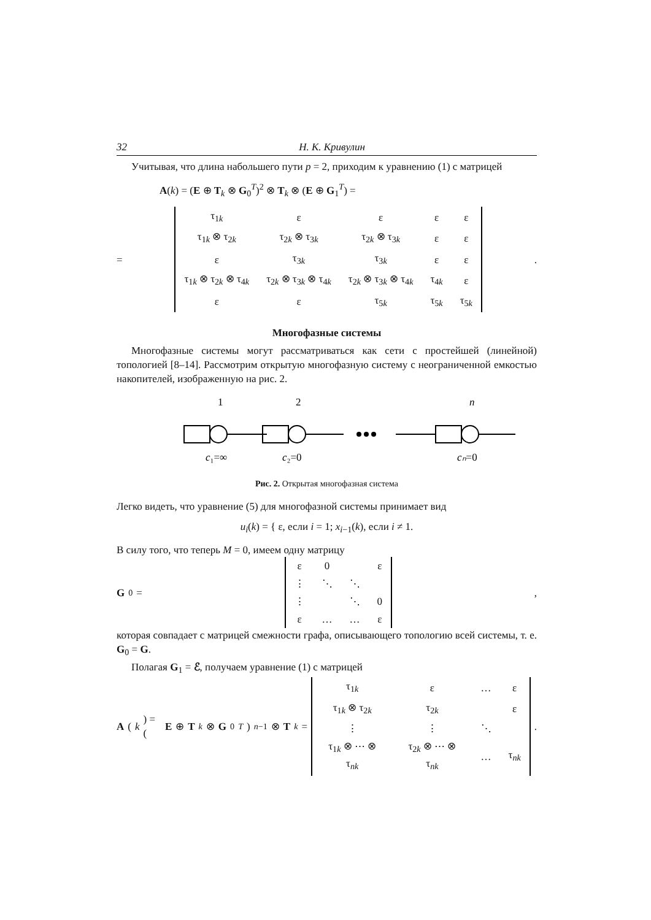32 Н. К. Кривулин
Учитывая, что длина набольшего пути p = 2, приходим к уравнению (1) с матрицей
A(k) = (E ⊕ T<sub>k</sub> ⊗ G<sub>0</sub><sup>T</sup>)<sup>2</sup> ⊗ T<sub>k</sub> ⊗ (E ⊕ G<sub>1</sub><sup>T</sup>) =
=
| τ<sub>1k</sub> | ε | ε | ε | ε |
| τ<sub>1k</sub> ⊗ τ<sub>2k</sub> | τ<sub>2k</sub> ⊗ τ<sub>3k</sub> | τ<sub>2k</sub> ⊗ τ<sub>3k</sub> | ε | ε |
| ε | τ<sub>3k</sub> | τ<sub>3k</sub> | ε | ε |
| τ<sub>1k</sub> ⊗ τ<sub>2k</sub> ⊗ τ<sub>4k</sub> | τ<sub>2k</sub> ⊗ τ<sub>3k</sub> ⊗ τ<sub>4k</sub> | τ<sub>2k</sub> ⊗ τ<sub>3k</sub> ⊗ τ<sub>4k</sub> | τ<sub>4k</sub> | ε |
| ε | ε | τ<sub>5k</sub> | τ<sub>5k</sub> | τ<sub>5k</sub> |
.
Многофазные системы
Многофазные системы могут рассматриваться как сети с простейшей (линейной) топологией [8–14]. Рассмотрим открытую многофазную систему с неограниченной емкостью накопителей, изображенную на рис. 2.
1
2
n
c₁=∞
c₂=0
cₙ=0
Рис. 2. Открытая многофазная система
Легко видеть, что уравнение (5) для многофазной системы принимает вид
u<sub>i</sub>(k) = { ε, если i = 1; x<sub>i−1</sub>(k), если i ≠ 1.
В силу того, что теперь M = 0, имеем одну матрицу
G<sub>0</sub> =
| ε | 0 | | ε |
| ⋮ | ⋱ | ⋱ | |
| ⋮ | | ⋱ | 0 |
| ε | … | … | ε |
,
которая совпадает с матрицей смежности графа, описывающего топологию всей системы, т. е. G<sub>0</sub> = G.
Полагая G<sub>1</sub> = ℰ, получаем уравнение (1) с матрицей
A (k) = (E ⊕ T<sub>k</sub> ⊗ G<sub>0</sub><sup>T</sup>)<sup>n−1</sup> ⊗ T<sub>k</sub> =
| τ<sub>1k</sub> | ε | … | ε |
| τ<sub>1k</sub> ⊗ τ<sub>2k</sub> | τ<sub>2k</sub> | | ε |
| ⋮ | ⋮ | ⋱ | |
| τ<sub>1k</sub> ⊗ ⋯ ⊗ τ<sub>nk</sub> | τ<sub>2k</sub> ⊗ ⋯ ⊗ τ<sub>nk</sub> | … | τ<sub>nk</sub> |
.